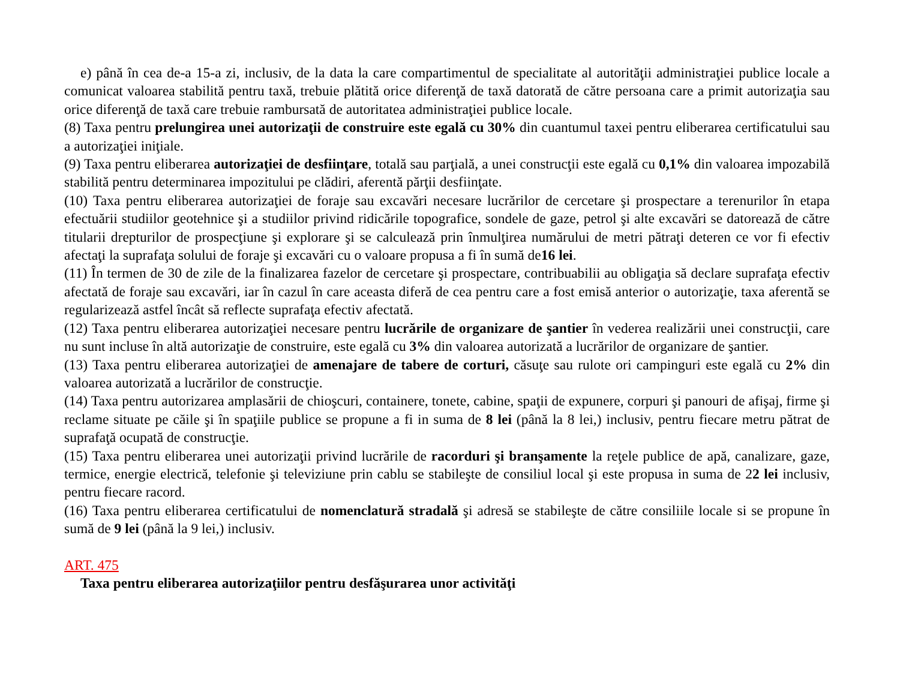e) până în cea de-a 15-a zi, inclusiv, de la data la care compartimentul de specialitate al autorităţii administraţiei publice locale a comunicat valoarea stabilită pentru taxă, trebuie plătită orice diferenţă de taxă datorată de către persoana care a primit autorizaţia sau orice diferenţă de taxă care trebuie rambursată de autoritatea administraţiei publice locale.
(8) Taxa pentru prelungirea unei autorizaţii de construire este egală cu 30% din cuantumul taxei pentru eliberarea certificatului sau a autorizaţiei iniţiale.
(9) Taxa pentru eliberarea autorizaţiei de desfiinţare, totală sau parţială, a unei construcţii este egală cu 0,1% din valoarea impozabilă stabilită pentru determinarea impozitului pe clădiri, aferentă părţii desfiinţate.
(10) Taxa pentru eliberarea autorizaţiei de foraje sau excavări necesare lucrărilor de cercetare şi prospectare a terenurilor în etapa efectuării studiilor geotehnice şi a studiilor privind ridicările topografice, sondele de gaze, petrol şi alte excavări se datorează de către titularii drepturilor de prospecţiune şi explorare şi se calculează prin înmulţirea numărului de metri pătraţi deteren ce vor fi efectiv afectaţi la suprafaţa solului de foraje şi excavări cu o valoare propusa a fi în sumă de16 lei.
(11) În termen de 30 de zile de la finalizarea fazelor de cercetare şi prospectare, contribuabilii au obligaţia să declare suprafaţa efectiv afectată de foraje sau excavări, iar în cazul în care aceasta diferă de cea pentru care a fost emisă anterior o autorizaţie, taxa aferentă se regularizează astfel încât să reflecte suprafaţa efectiv afectată.
(12) Taxa pentru eliberarea autorizaţiei necesare pentru lucrările de organizare de şantier în vederea realizării unei construcţii, care nu sunt incluse în altă autorizaţie de construire, este egală cu 3% din valoarea autorizată a lucrărilor de organizare de şantier.
(13) Taxa pentru eliberarea autorizaţiei de amenajare de tabere de corturi, căsuţe sau rulote ori campinguri este egală cu 2% din valoarea autorizată a lucrărilor de construcţie.
(14) Taxa pentru autorizarea amplasării de chioşcuri, containere, tonete, cabine, spaţii de expunere, corpuri şi panouri de afişaj, firme şi reclame situate pe căile şi în spaţiile publice se propune a fi in suma de 8 lei (până la 8 lei,) inclusiv, pentru fiecare metru pătrat de suprafaţă ocupată de construcţie.
(15) Taxa pentru eliberarea unei autorizaţii privind lucrările de racorduri şi branşamente la reţele publice de apă, canalizare, gaze, termice, energie electrică, telefonie şi televiziune prin cablu se stabileşte de consiliul local şi este propusa in suma de 22 lei inclusiv, pentru fiecare racord.
(16) Taxa pentru eliberarea certificatului de nomenclatură stradală şi adresă se stabileşte de către consiliile locale si se propune în sumă de 9 lei (până la 9 lei,) inclusiv.
ART. 475
Taxa pentru eliberarea autorizaţiilor pentru desfăşurarea unor activităţi